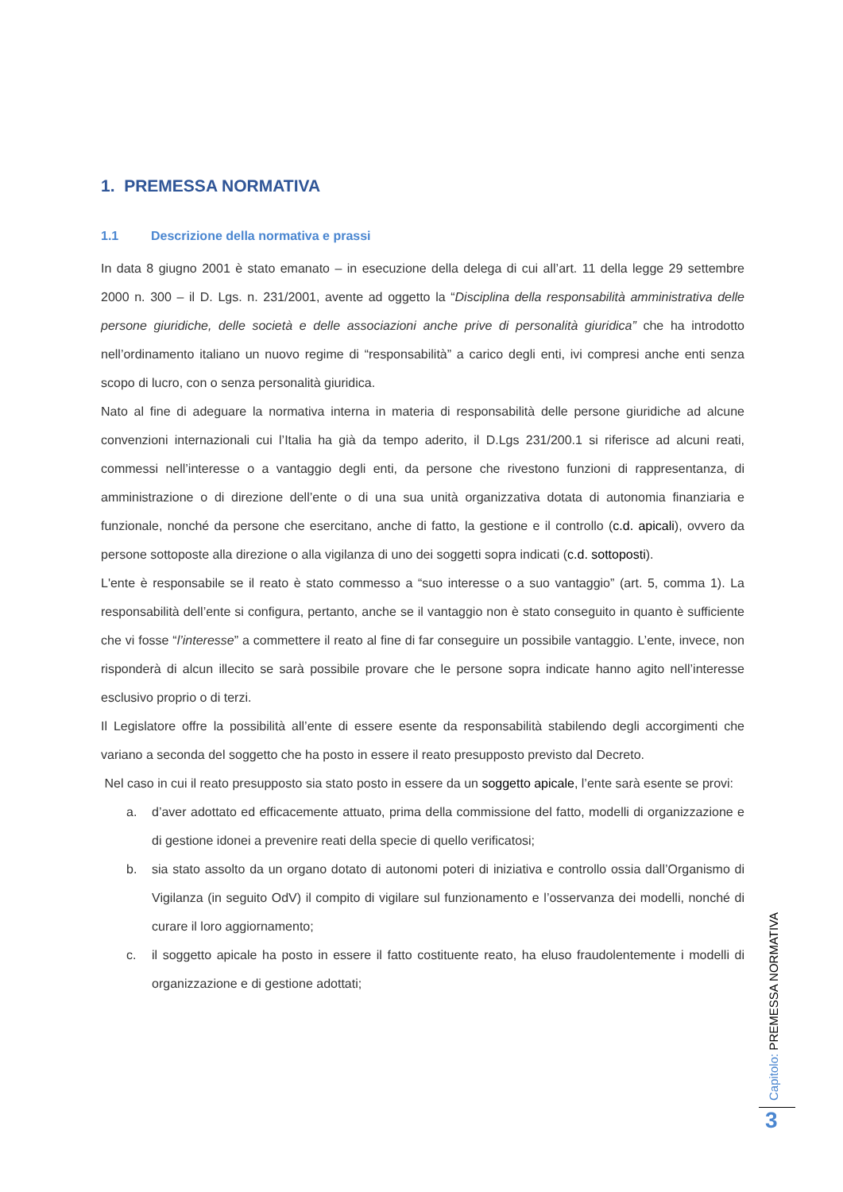1. PREMESSA NORMATIVA
1.1 Descrizione della normativa e prassi
In data 8 giugno 2001 è stato emanato – in esecuzione della delega di cui all’art. 11 della legge 29 settembre 2000 n. 300 – il D. Lgs. n. 231/2001, avente ad oggetto la “Disciplina della responsabilità amministrativa delle persone giuridiche, delle società e delle associazioni anche prive di personalità giuridica” che ha introdotto nell’ordinamento italiano un nuovo regime di “responsabilità” a carico degli enti, ivi compresi anche enti senza scopo di lucro, con o senza personalità giuridica.
Nato al fine di adeguare la normativa interna in materia di responsabilità delle persone giuridiche ad alcune convenzioni internazionali cui l’Italia ha già da tempo aderito, il D.Lgs 231/200.1 si riferisce ad alcuni reati, commessi nell’interesse o a vantaggio degli enti, da persone che rivestono funzioni di rappresentanza, di amministrazione o di direzione dell’ente o di una sua unità organizzativa dotata di autonomia finanziaria e funzionale, nonché da persone che esercitano, anche di fatto, la gestione e il controllo (c.d. apicali), ovvero da persone sottoposte alla direzione o alla vigilanza di uno dei soggetti sopra indicati (c.d. sottoposti).
L'ente è responsabile se il reato è stato commesso a “suo interesse o a suo vantaggio” (art. 5, comma 1). La responsabilità dell’ente si configura, pertanto, anche se il vantaggio non è stato conseguito in quanto è sufficiente che vi fosse “l’interesse” a commettere il reato al fine di far conseguire un possibile vantaggio. L’ente, invece, non risponderà di alcun illecito se sarà possibile provare che le persone sopra indicate hanno agito nell’interesse esclusivo proprio o di terzi.
Il Legislatore offre la possibilità all’ente di essere esente da responsabilità stabilendo degli accorgimenti che variano a seconda del soggetto che ha posto in essere il reato presupposto previsto dal Decreto.
Nel caso in cui il reato presupposto sia stato posto in essere da un soggetto apicale, l’ente sarà esente se provi:
a. d’aver adottato ed efficacemente attuato, prima della commissione del fatto, modelli di organizzazione e di gestione idonei a prevenire reati della specie di quello verificatosi;
b. sia stato assolto da un organo dotato di autonomi poteri di iniziativa e controllo ossia dall’Organismo di Vigilanza (in seguito OdV) il compito di vigilare sul funzionamento e l’osservanza dei modelli, nonché di curare il loro aggiornamento;
c. il soggetto apicale ha posto in essere il fatto costituente reato, ha eluso fraudolentemente i modelli di organizzazione e di gestione adottati;
Capitolo: PREMESSA NORMATIVA
3